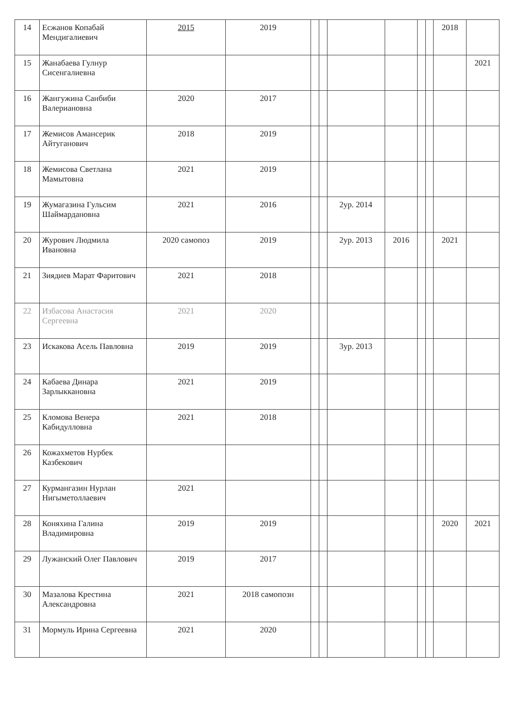| 14 | Есжанов Копабай Мендигалиевич | 2015 | 2019 | | | | | | | 2018 | |
| 15 | Жанабаева Гулнур Сисенгалиевна | | | | | | | | | | 2021 |
| 16 | Жангужина Санбиби Валериановна | 2020 | 2017 | | | | | | | | |
| 17 | Жемисов Амансерик Айтуганович | 2018 | 2019 | | | | | | | | |
| 18 | Жемисова Светлана Мамытовна | 2021 | 2019 | | | | | | | | |
| 19 | Жумагазина Гульсим Шаймардановна | 2021 | 2016 | | | 2ур. 2014 | | | | | |
| 20 | Журович Людмила Ивановна | 2020 самопоз | 2019 | | | 2ур. 2013 | 2016 | | | 2021 | |
| 21 | Зиядиев Марат Фаритович | 2021 | 2018 | | | | | | | | |
| 22 | Избасова Анастасия Сергеевна | 2021 | 2020 | | | | | | | | |
| 23 | Искакова Асель Павловна | 2019 | 2019 | | | 3ур. 2013 | | | | | |
| 24 | Кабаева Динара Зарлыккановна | 2021 | 2019 | | | | | | | | |
| 25 | Кломова Венера Кабидулловна | 2021 | 2018 | | | | | | | | |
| 26 | Кожахметов Нурбек Казбекович | | | | | | | | | | |
| 27 | Курмангазин Нурлан Нигыметоллаевич | 2021 | | | | | | | | | |
| 28 | Коняхина Галина Владимировна | 2019 | 2019 | | | | | | | 2020 | 2021 |
| 29 | Лужанский Олег Павлович | 2019 | 2017 | | | | | | | | |
| 30 | Мазалова Крестина Александровна | 2021 | 2018 самопозн | | | | | | | | |
| 31 | Мормуль Ирина Сергеевна | 2021 | 2020 | | | | | | | | |